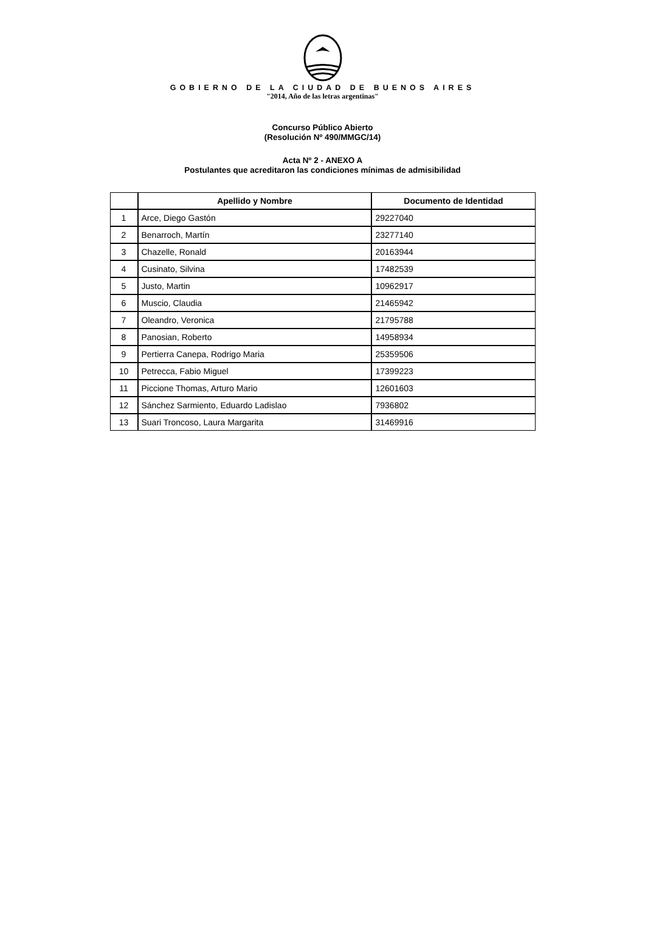GOBIERNO DE LA CIUDAD DE BUENOS AIRES
"2014, Año de las letras argentinas"
Concurso Público Abierto
(Resolución Nº 490/MMGC/14)
Acta Nº 2 - ANEXO A
Postulantes que acreditaron las condiciones mínimas de admisibilidad
| | Apellido y Nombre | Documento de Identidad |
| --- | --- | --- |
| 1 | Arce, Diego Gastón | 29227040 |
| 2 | Benarroch, Martín | 23277140 |
| 3 | Chazelle, Ronald | 20163944 |
| 4 | Cusinato, Silvina | 17482539 |
| 5 | Justo, Martin | 10962917 |
| 6 | Muscio, Claudia | 21465942 |
| 7 | Oleandro, Veronica | 21795788 |
| 8 | Panosian, Roberto | 14958934 |
| 9 | Pertierra Canepa, Rodrigo Maria | 25359506 |
| 10 | Petrecca, Fabio Miguel | 17399223 |
| 11 | Piccione Thomas, Arturo Mario | 12601603 |
| 12 | Sánchez Sarmiento, Eduardo Ladislao | 7936802 |
| 13 | Suari Troncoso, Laura Margarita | 31469916 |